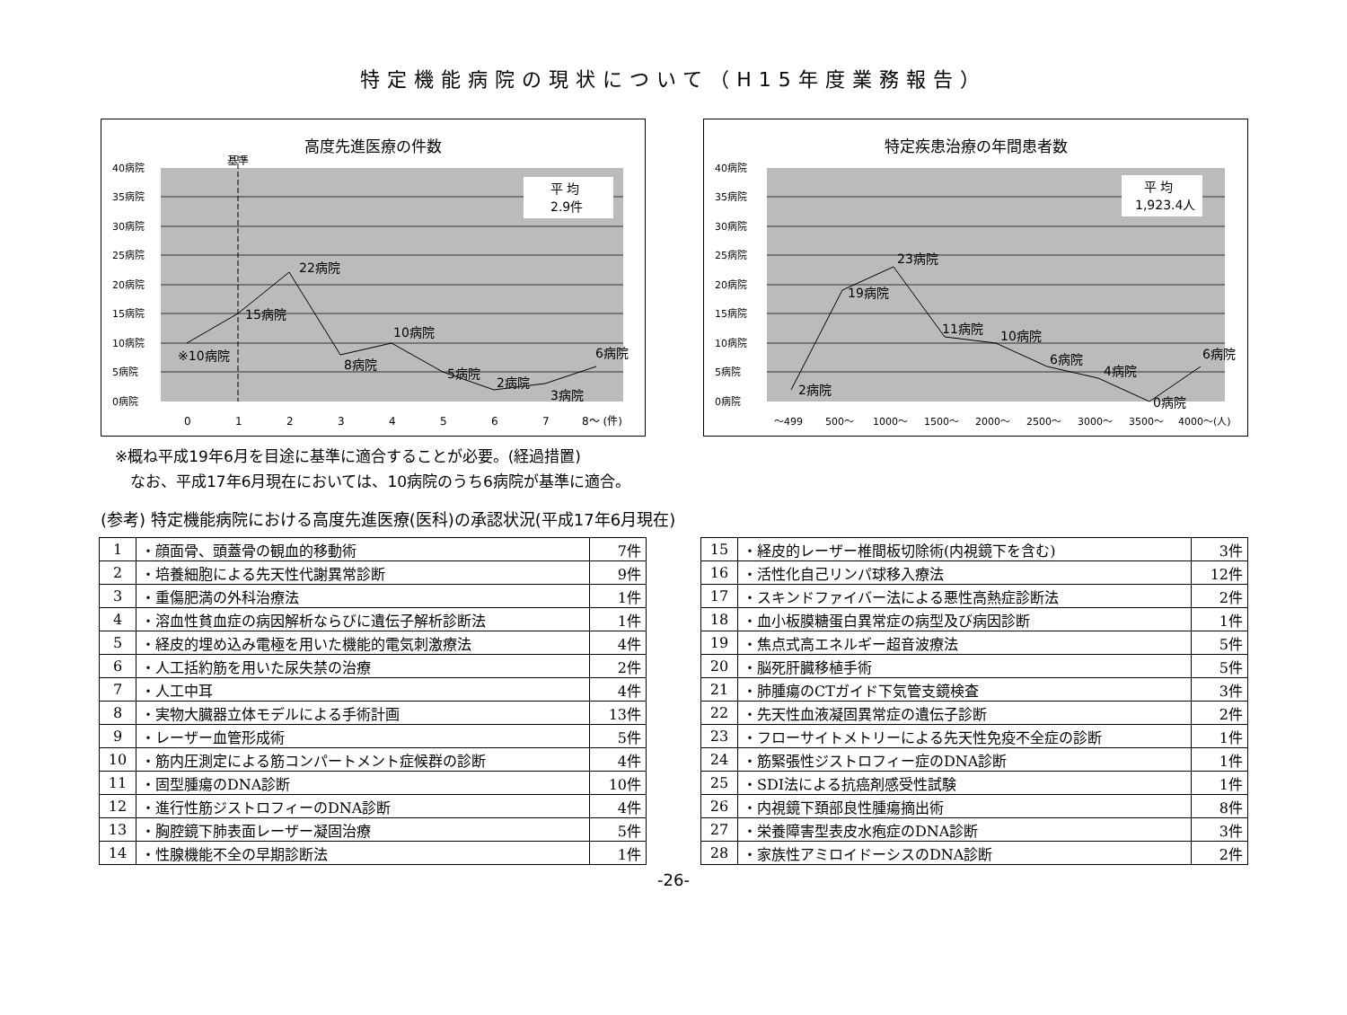特定機能病院の現状について（H15年度業務報告）
高度先進医療の件数
基準
平 均
2.9件
15病院
22病院
※10病院
8病院
10病院
5病院
2病院
3病院
6病院
40病院
35病院
30病院
25病院
20病院
15病院
10病院
5病院
0病院
0
1
2
3
4
5
6
7
8～ (件)
特定疾患治療の年間患者数
平 均
1,923.4人
2病院
19病院
23病院
11病院
10病院
6病院
4病院
0病院
6病院
40病院
35病院
30病院
25病院
20病院
15病院
10病院
5病院
0病院
～499
500～
1000～
1500～
2000～
2500～
3000～
3500～
4000～(人)
※概ね平成19年6月を目途に基準に適合することが必要。(経過措置)
　なお、平成17年6月現在においては、10病院のうち6病院が基準に適合。
(参考) 特定機能病院における高度先進医療(医科)の承認状況(平成17年6月現在)
| 1 | ・顔面骨、頭蓋骨の観血的移動術 | 7件 |
| 2 | ・培養細胞による先天性代謝異常診断 | 9件 |
| 3 | ・重傷肥満の外科治療法 | 1件 |
| 4 | ・溶血性貧血症の病因解析ならびに遺伝子解析診断法 | 1件 |
| 5 | ・経皮的埋め込み電極を用いた機能的電気刺激療法 | 4件 |
| 6 | ・人工括約筋を用いた尿失禁の治療 | 2件 |
| 7 | ・人工中耳 | 4件 |
| 8 | ・実物大臓器立体モデルによる手術計画 | 13件 |
| 9 | ・レーザー血管形成術 | 5件 |
| 10 | ・筋内圧測定による筋コンパートメント症候群の診断 | 4件 |
| 11 | ・固型腫瘍のDNA診断 | 10件 |
| 12 | ・進行性筋ジストロフィーのDNA診断 | 4件 |
| 13 | ・胸腔鏡下肺表面レーザー凝固治療 | 5件 |
| 14 | ・性腺機能不全の早期診断法 | 1件 |
| 15 | ・経皮的レーザー椎間板切除術(内視鏡下を含む) | 3件 |
| 16 | ・活性化自己リンパ球移入療法 | 12件 |
| 17 | ・スキンドファイバー法による悪性高熱症診断法 | 2件 |
| 18 | ・血小板膜糖蛋白異常症の病型及び病因診断 | 1件 |
| 19 | ・焦点式高エネルギー超音波療法 | 5件 |
| 20 | ・脳死肝臓移植手術 | 5件 |
| 21 | ・肺腫瘍のCTガイド下気管支鏡検査 | 3件 |
| 22 | ・先天性血液凝固異常症の遺伝子診断 | 2件 |
| 23 | ・フローサイトメトリーによる先天性免疫不全症の診断 | 1件 |
| 24 | ・筋緊張性ジストロフィー症のDNA診断 | 1件 |
| 25 | ・SDI法による抗癌剤感受性試験 | 1件 |
| 26 | ・内視鏡下頚部良性腫瘍摘出術 | 8件 |
| 27 | ・栄養障害型表皮水疱症のDNA診断 | 3件 |
| 28 | ・家族性アミロイドーシスのDNA診断 | 2件 |
-26-